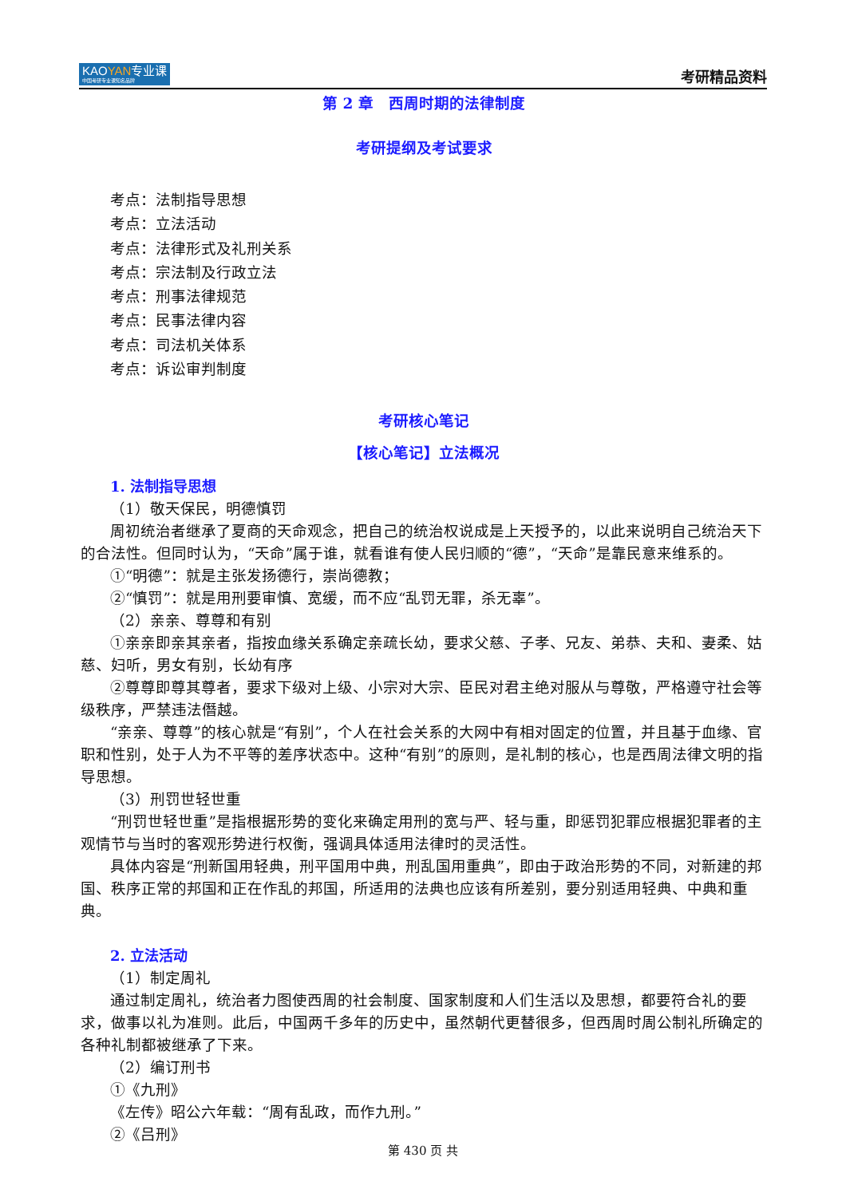KAOYAN专业课
中国考研专业课知名品牌
考研精品资料
第 2 章　西周时期的法律制度
考研提纲及考试要求
考点：法制指导思想
考点：立法活动
考点：法律形式及礼刑关系
考点：宗法制及行政立法
考点：刑事法律规范
考点：民事法律内容
考点：司法机关体系
考点：诉讼审判制度
考研核心笔记
【核心笔记】立法概况
1. 法制指导思想
（1）敬天保民，明德慎罚
周初统治者继承了夏商的天命观念，把自己的统治权说成是上天授予的，以此来说明自己统治天下的合法性。但同时认为，“天命”属于谁，就看谁有使人民归顺的“德”，“天命”是靠民意来维系的。
①“明德”：就是主张发扬德行，崇尚德教；
②“慎罚”：就是用刑要审慎、宽缓，而不应“乱罚无罪，杀无辜”。
（2）亲亲、尊尊和有别
①亲亲即亲其亲者，指按血缘关系确定亲疏长幼，要求父慈、子孝、兄友、弟恭、夫和、妻柔、姑慈、妇听，男女有别，长幼有序
②尊尊即尊其尊者，要求下级对上级、小宗对大宗、臣民对君主绝对服从与尊敬，严格遵守社会等级秩序，严禁违法僭越。
“亲亲、尊尊”的核心就是“有别”，个人在社会关系的大网中有相对固定的位置，并且基于血缘、官职和性别，处于人为不平等的差序状态中。这种“有别”的原则，是礼制的核心，也是西周法律文明的指导思想。
（3）刑罚世轻世重
“刑罚世轻世重”是指根据形势的变化来确定用刑的宽与严、轻与重，即惩罚犯罪应根据犯罪者的主观情节与当时的客观形势进行权衡，强调具体适用法律时的灵活性。
具体内容是“刑新国用轻典，刑平国用中典，刑乱国用重典”，即由于政治形势的不同，对新建的邦国、秩序正常的邦国和正在作乱的邦国，所适用的法典也应该有所差别，要分别适用轻典、中典和重典。
2. 立法活动
（1）制定周礼
通过制定周礼，统治者力图使西周的社会制度、国家制度和人们生活以及思想，都要符合礼的要求，做事以礼为准则。此后，中国两千多年的历史中，虽然朝代更替很多，但西周时周公制礼所确定的各种礼制都被继承了下来。
（2）编订刑书
①《九刑》
《左传》昭公六年载：“周有乱政，而作九刑。”
②《吕刑》
第 430 页 共